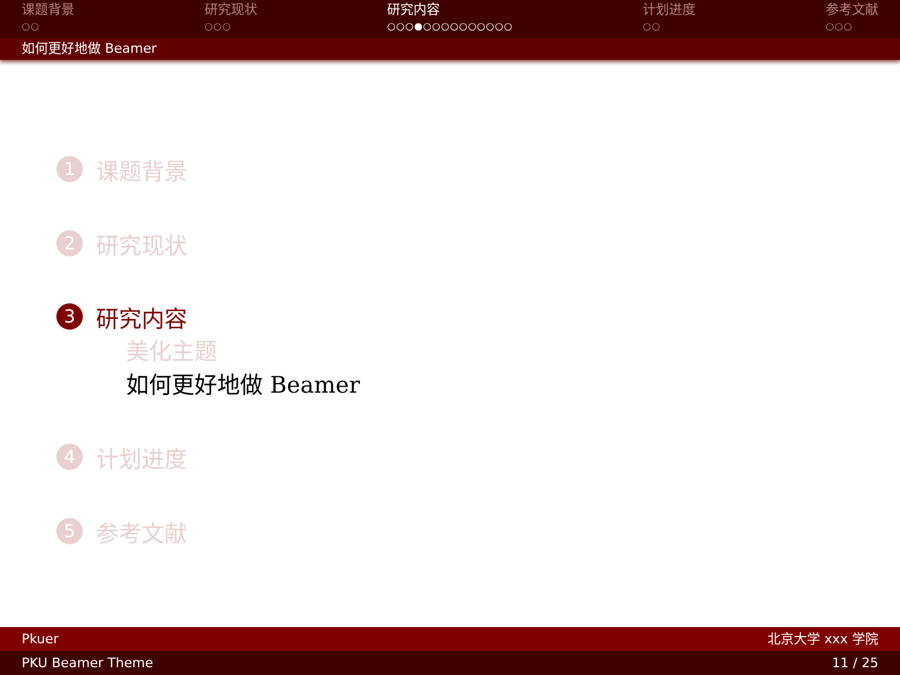课题背景
○○
研究现状
○○○
研究内容
○○○●○○○○○○○○○○
计划进度
○○
参考文献
○○○
如何更好地做 Beamer
1
课题背景
2
研究现状
3
研究内容
美化主题
如何更好地做 Beamer
4
计划进度
5
参考文献
Pkuer 北京大学 xxx 学院
PKU Beamer Theme 11 / 25